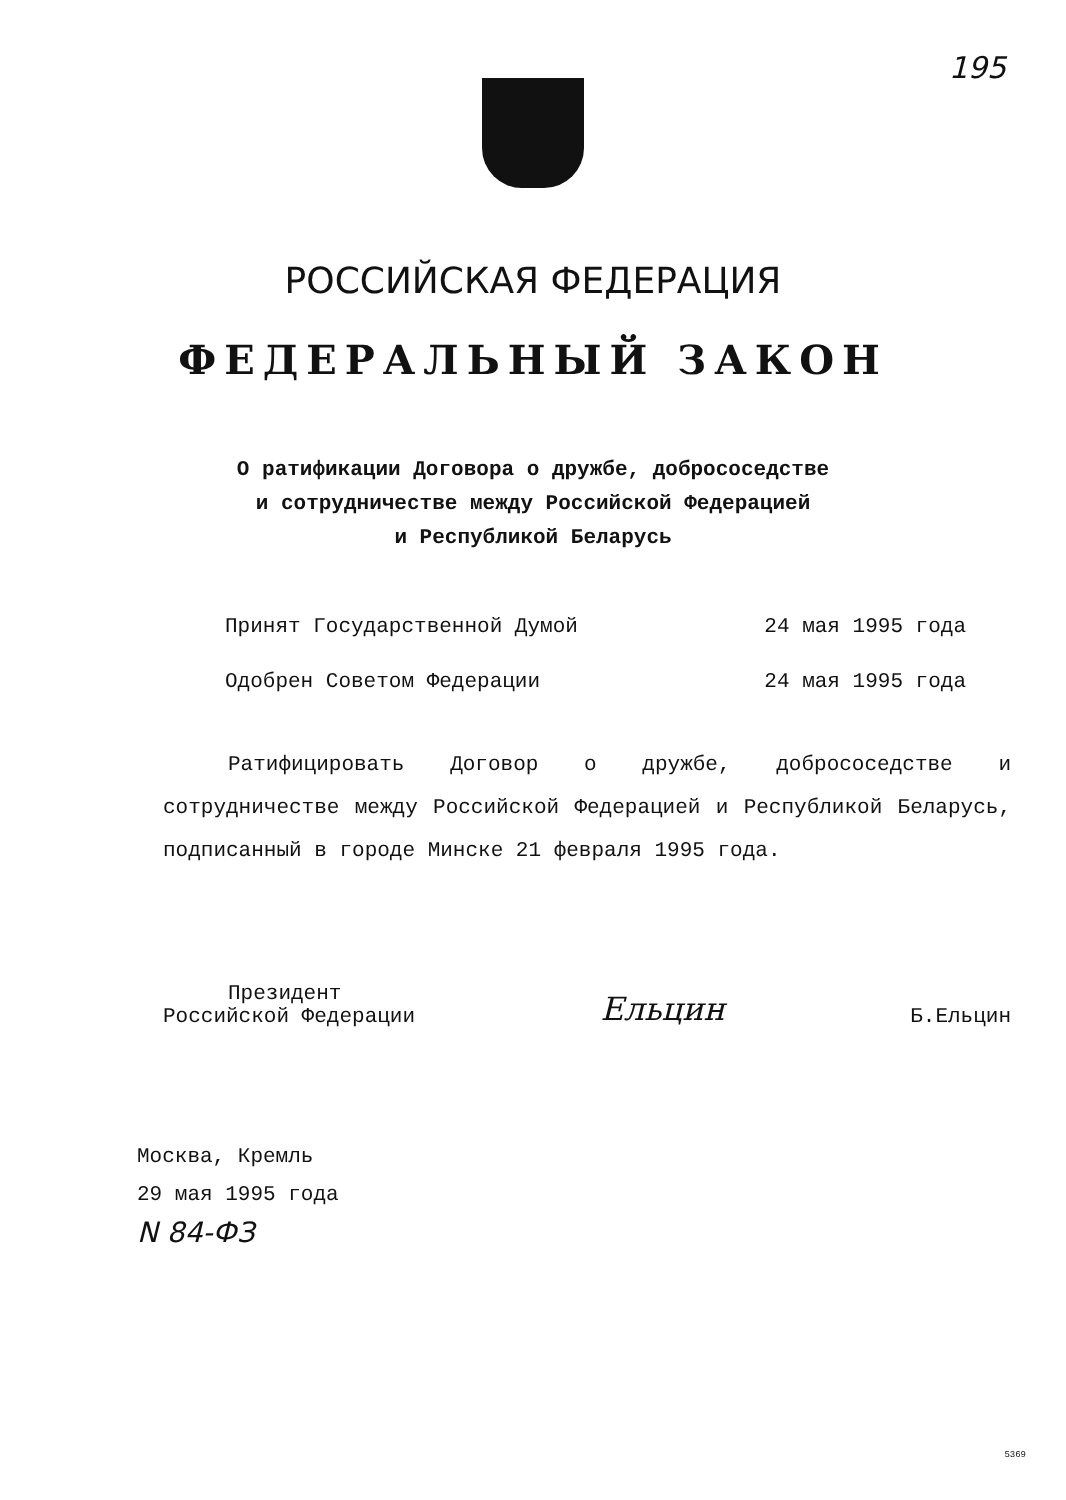195
РОССИЙСКАЯ ФЕДЕРАЦИЯ
ФЕДЕРАЛЬНЫЙ ЗАКОН
О ратификации Договора о дружбе, добрососедстве
и сотрудничестве между Российской Федерацией
и Республикой Беларусь
Принят Государственной Думой 24 мая 1995 года
Одобрен Советом Федерации 24 мая 1995 года
Ратифицировать Договор о дружбе, добрососедстве и сотрудничестве между Российской Федерацией и Республикой Беларусь, подписанный в городе Минске 21 февраля 1995 года.
Президент
Российской Федерации
Ельцин
Б.Ельцин
Москва, Кремль
29 мая 1995 года
N 84-ФЗ
5369